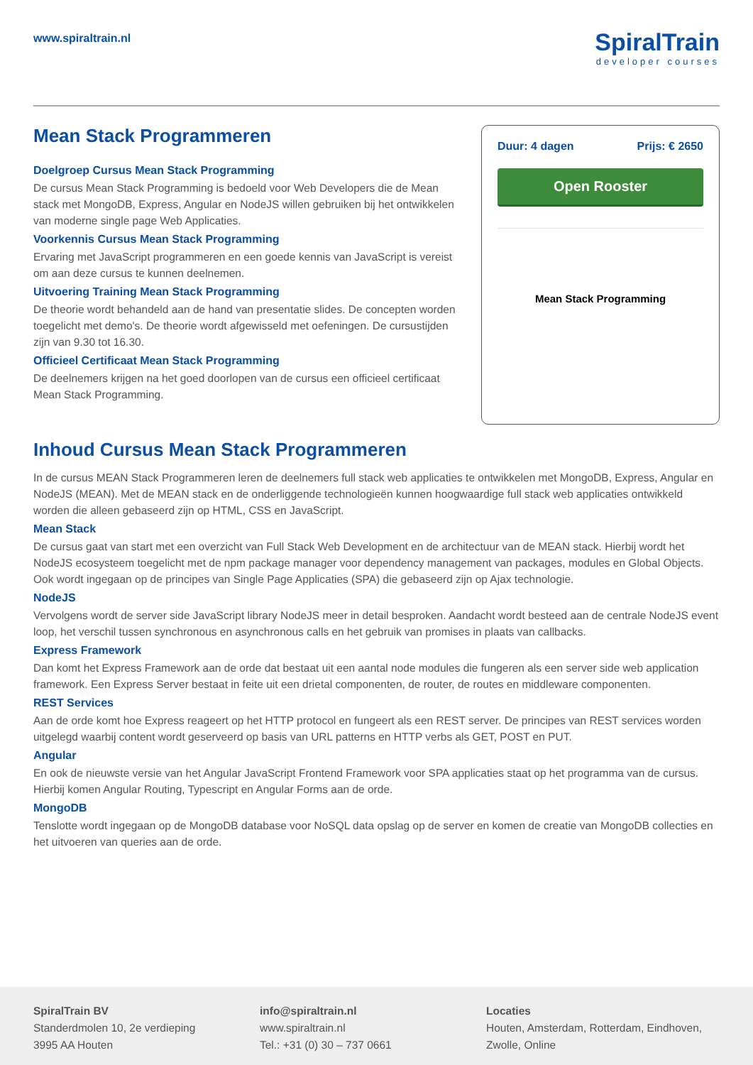www.spiraltrain.nl
SpiralTrain
developer courses
Mean Stack Programmeren
Doelgroep Cursus Mean Stack Programming
De cursus Mean Stack Programming is bedoeld voor Web Developers die de Mean stack met MongoDB, Express, Angular en NodeJS willen gebruiken bij het ontwikkelen van moderne single page Web Applicaties.
Voorkennis Cursus Mean Stack Programming
Ervaring met JavaScript programmeren en een goede kennis van JavaScript is vereist om aan deze cursus te kunnen deelnemen.
Uitvoering Training Mean Stack Programming
De theorie wordt behandeld aan de hand van presentatie slides. De concepten worden toegelicht met demo's. De theorie wordt afgewisseld met oefeningen. De cursustijden zijn van 9.30 tot 16.30.
Officieel Certificaat Mean Stack Programming
De deelnemers krijgen na het goed doorlopen van de cursus een officieel certificaat Mean Stack Programming.
Duur: 4 dagen Prijs: € 2650
Open Rooster
Mean Stack Programming
Inhoud Cursus Mean Stack Programmeren
In de cursus MEAN Stack Programmeren leren de deelnemers full stack web applicaties te ontwikkelen met MongoDB, Express, Angular en NodeJS (MEAN). Met de MEAN stack en de onderliggende technologieën kunnen hoogwaardige full stack web applicaties ontwikkeld worden die alleen gebaseerd zijn op HTML, CSS en JavaScript.
Mean Stack
De cursus gaat van start met een overzicht van Full Stack Web Development en de architectuur van de MEAN stack. Hierbij wordt het NodeJS ecosysteem toegelicht met de npm package manager voor dependency management van packages, modules en Global Objects. Ook wordt ingegaan op de principes van Single Page Applicaties (SPA) die gebaseerd zijn op Ajax technologie.
NodeJS
Vervolgens wordt de server side JavaScript library NodeJS meer in detail besproken. Aandacht wordt besteed aan de centrale NodeJS event loop, het verschil tussen synchronous en asynchronous calls en het gebruik van promises in plaats van callbacks.
Express Framework
Dan komt het Express Framework aan de orde dat bestaat uit een aantal node modules die fungeren als een server side web application framework. Een Express Server bestaat in feite uit een drietal componenten, de router, de routes en middleware componenten.
REST Services
Aan de orde komt hoe Express reageert op het HTTP protocol en fungeert als een REST server. De principes van REST services worden uitgelegd waarbij content wordt geserveerd op basis van URL patterns en HTTP verbs als GET, POST en PUT.
Angular
En ook de nieuwste versie van het Angular JavaScript Frontend Framework voor SPA applicaties staat op het programma van de cursus. Hierbij komen Angular Routing, Typescript en Angular Forms aan de orde.
MongoDB
Tenslotte wordt ingegaan op de MongoDB database voor NoSQL data opslag op de server en komen de creatie van MongoDB collecties en het uitvoeren van queries aan de orde.
SpiralTrain BV
Standerdmolen 10, 2e verdieping
3995 AA Houten
info@spiraltrain.nl
www.spiraltrain.nl
Tel.: +31 (0) 30 – 737 0661
Locaties
Houten, Amsterdam, Rotterdam, Eindhoven, Zwolle, Online